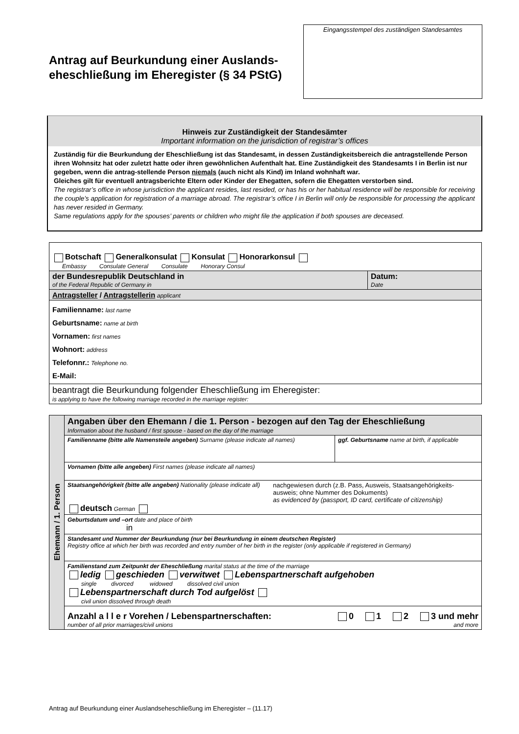Antrag auf Beurkundung einer Auslands-
eheschließung im Eheregister (§ 34 PStG)
Eingangsstempel des zuständigen Standesamtes
Hinweis zur Zuständigkeit der Standesämter
Important information on the jurisdiction of registrar’s offices
Zuständig für die Beurkundung der Eheschließung ist das Standesamt, in dessen Zuständigkeitsbereich die antragstellende Person ihren Wohnsitz hat oder zuletzt hatte oder ihren gewöhnlichen Aufenthalt hat. Eine Zuständigkeit des Standesamts I in Berlin ist nur gegeben, wenn die antrag-stellende Person niemals (auch nicht als Kind) im Inland wohnhaft war.
Gleiches gilt für eventuell antragsberichte Eltern oder Kinder der Ehegatten, sofern die Ehegatten verstorben sind.
The registrar’s office in whose jurisdiction the applicant resides, last resided, or has his or her habitual residence will be responsible for receiving the couple’s application for registration of a marriage abroad. The registrar’s office I in Berlin will only be responsible for processing the applicant has never resided in Germany.
Same regulations apply for the spouses’ parents or children who might file the application if both spouses are deceased.
| Botschaft Generalkonsulat Konsulat Honorarkonsul Embassy Consulate General Consulate Honorary Consul | |
| der Bundesrepublik Deutschland in of the Federal Republic of Germany in | Datum: Date |
| Antragsteller / Antragstellerin applicant | |
| Familienname: last name Geburtsname: name at birth Vornamen: first names Wohnort: address Telefonnr.: Telephone no. E-Mail: | |
| beantragt die Beurkundung folgender Eheschließung im Eheregister: is applying to have the following marriage recorded in the marriage register: | |
| Ehemann / 1. Person | Angaben über den Ehemann / die 1. Person - bezogen auf den Tag der Eheschließung Information about the husband / first spouse - based on the day of the marriage | |
| | Familienname (bitte alle Namensteile angeben) Surname (please indicate all names) | ggf. Geburtsname name at birth, if applicable |
| | Vornamen (bitte alle angeben) First names (please indicate all names) | |
| | Staatsangehörigkeit (bitte alle angeben) Nationality (please indicate all) nachgewiesen durch (z.B. Pass, Ausweis, Staatsangehörigkeits-ausweis; ohne Nummer des Dokuments) as evidenced by (passport, ID card, certificate of citizenship) deutsch German | |
| | Geburtsdatum und –ort date and place of birth in | |
| | Standesamt und Nummer der Beurkundung (nur bei Beurkundung in einem deutschen Register) Registry office at which her birth was recorded and entry number of her birth in the register (only applicable if registered in Germany) | |
| | Familienstand zum Zeitpunkt der Eheschließung marital status at the time of the marriage ledig geschieden verwitwet Lebenspartnerschaft aufgehoben single divorced widowed dissolved civil union Lebenspartnerschaft durch Tod aufgelöst civil union dissolved through death | |
| | Anzahl a l l e r Vorehen / Lebenspartnerschaften: 0 1 2 3 und mehr number of all prior marriages/civil unions and more | |
Antrag auf Beurkundung einer Auslandseheschließung im Eheregister – (11.17)